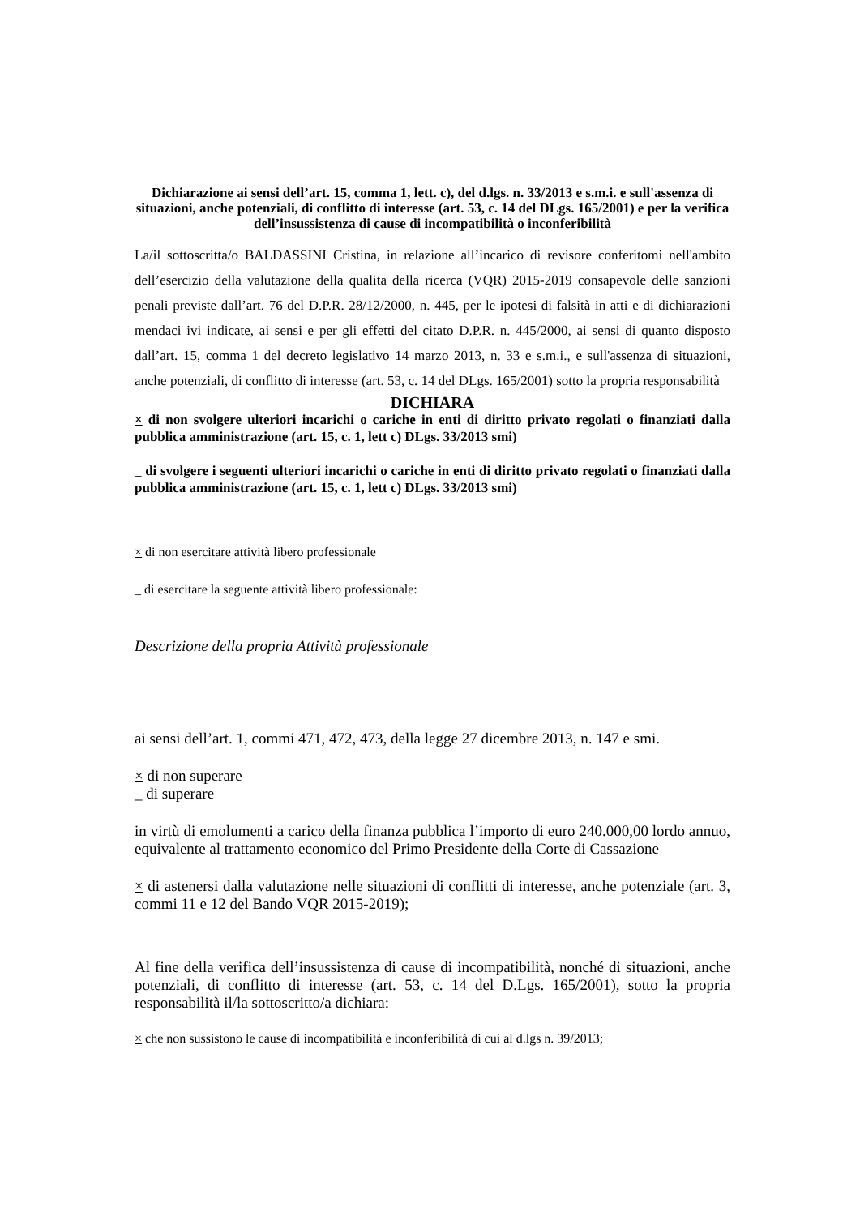Dichiarazione ai sensi dell’art. 15, comma 1, lett. c), del d.lgs. n. 33/2013 e s.m.i. e sull'assenza di situazioni, anche potenziali, di conflitto di interesse (art. 53, c. 14 del DLgs. 165/2001) e per la verifica dell’insussistenza di cause di incompatibilità o inconferibilità
La/il sottoscritta/o BALDASSINI Cristina, in relazione all’incarico di revisore conferitomi nell'ambito dell’esercizio della valutazione della qualita della ricerca (VQR) 2015-2019 consapevole delle sanzioni penali previste dall’art. 76 del D.P.R. 28/12/2000, n. 445, per le ipotesi di falsità in atti e di dichiarazioni mendaci ivi indicate, ai sensi e per gli effetti del citato D.P.R. n. 445/2000, ai sensi di quanto disposto dall’art. 15, comma 1 del decreto legislativo 14 marzo 2013, n. 33 e s.m.i., e sull'assenza di situazioni, anche potenziali, di conflitto di interesse (art. 53, c. 14 del DLgs. 165/2001) sotto la propria responsabilità
DICHIARA
× di non svolgere ulteriori incarichi o cariche in enti di diritto privato regolati o finanziati dalla pubblica amministrazione (art. 15, c. 1, lett c) DLgs. 33/2013 smi)
_ di svolgere i seguenti ulteriori incarichi o cariche in enti di diritto privato regolati o finanziati dalla pubblica amministrazione (art. 15, c. 1, lett c) DLgs. 33/2013 smi)
× di non esercitare attività libero professionale
_ di esercitare la seguente attività libero professionale:
Descrizione della propria Attività professionale
ai sensi dell’art. 1, commi 471, 472, 473, della legge 27 dicembre 2013, n. 147 e smi.
× di non superare
_ di superare
in virtù di emolumenti a carico della finanza pubblica l’importo di euro 240.000,00 lordo annuo, equivalente al trattamento economico del Primo Presidente della Corte di Cassazione
× di astenersi dalla valutazione nelle situazioni di conflitti di interesse, anche potenziale (art. 3, commi 11 e 12 del Bando VQR 2015-2019);
Al fine della verifica dell’insussistenza di cause di incompatibilità, nonché di situazioni, anche potenziali, di conflitto di interesse (art. 53, c. 14 del D.Lgs. 165/2001), sotto la propria responsabilità il/la sottoscritto/a dichiara:
× che non sussistono le cause di incompatibilità e inconferibilità di cui al d.lgs n. 39/2013;